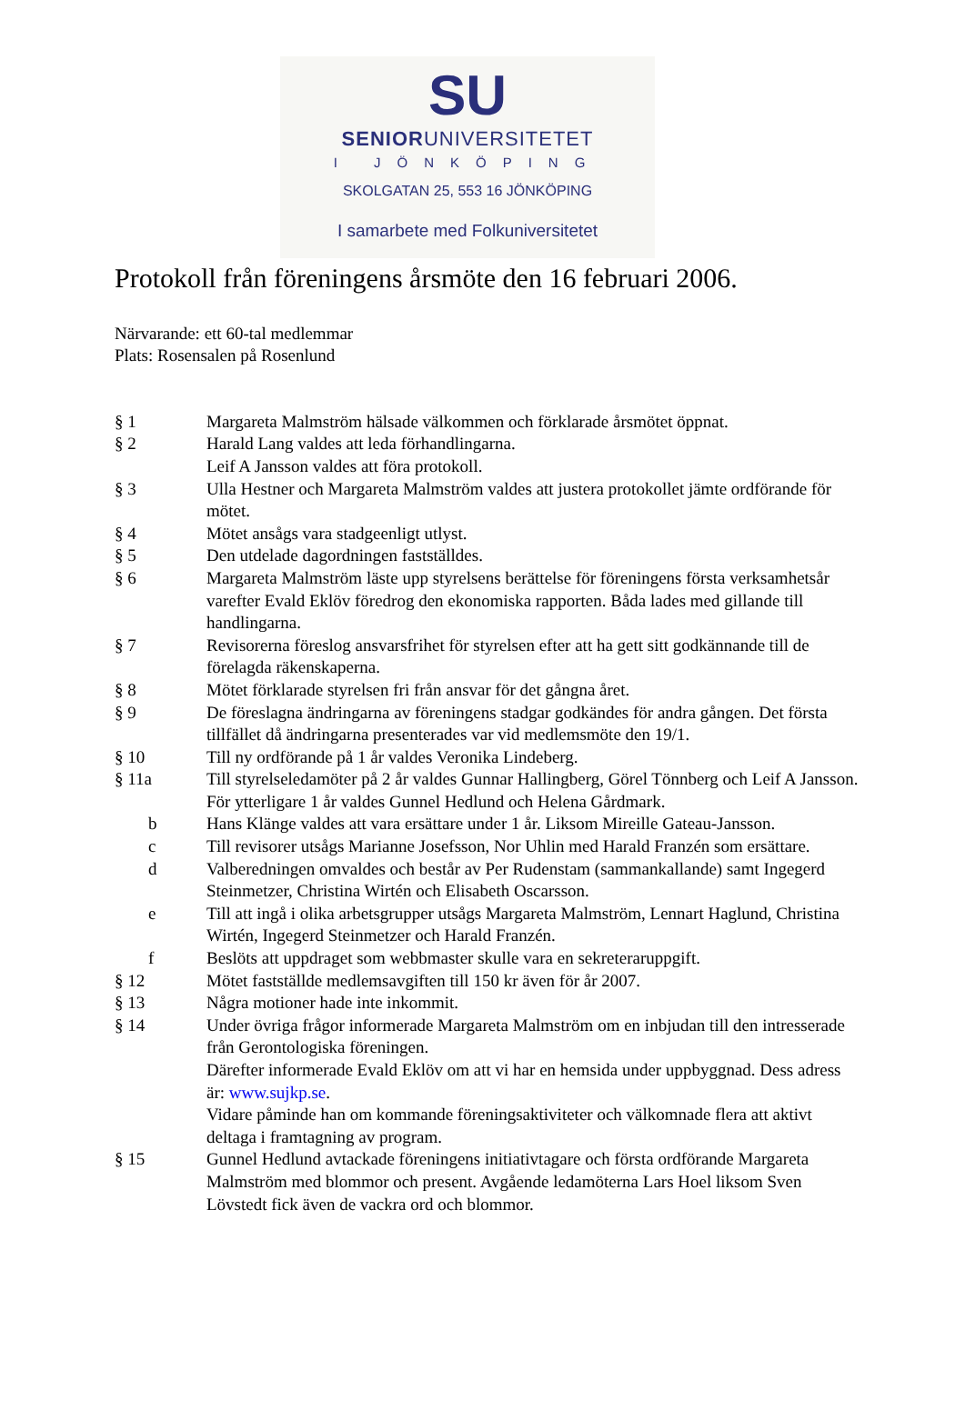SU
SENIORUNIVERSITETET
I JÖNKÖPING
SKOLGATAN 25, 553 16 JÖNKÖPING
I samarbete med Folkuniversitetet
Protokoll från föreningens årsmöte den 16 februari 2006.
Närvarande: ett 60-tal medlemmar
Plats: Rosensalen på Rosenlund
§ 1 Margareta Malmström hälsade välkommen och förklarade årsmötet öppnat.
§ 2 Harald Lang valdes att leda förhandlingarna.
Leif A Jansson valdes att föra protokoll.
§ 3 Ulla Hestner och Margareta Malmström valdes att justera protokollet jämte ordförande för mötet.
§ 4 Mötet ansågs vara stadgeenligt utlyst.
§ 5 Den utdelade dagordningen fastställdes.
§ 6 Margareta Malmström läste upp styrelsens berättelse för föreningens första verksamhetsår varefter Evald Eklöv föredrog den ekonomiska rapporten. Båda lades med gillande till handlingarna.
§ 7 Revisorerna föreslog ansvarsfrihet för styrelsen efter att ha gett sitt godkännande till de förelagda räkenskaperna.
§ 8 Mötet förklarade styrelsen fri från ansvar för det gångna året.
§ 9 De föreslagna ändringarna av föreningens stadgar godkändes för andra gången. Det första tillfället då ändringarna presenterades var vid medlemsmöte den 19/1.
§ 10 Till ny ordförande på 1 år valdes Veronika Lindeberg.
§ 11a Till styrelseledamöter på 2 år valdes Gunnar Hallingberg, Görel Tönnberg och Leif A Jansson. För ytterligare 1 år valdes Gunnel Hedlund och Helena Gårdmark.
b Hans Klänge valdes att vara ersättare under 1 år. Liksom Mireille Gateau-Jansson.
c Till revisorer utsågs Marianne Josefsson, Nor Uhlin med Harald Franzén som ersättare.
d Valberedningen omvaldes och består av Per Rudenstam (sammankallande) samt Ingegerd Steinmetzer, Christina Wirtén och Elisabeth Oscarsson.
e Till att ingå i olika arbetsgrupper utsågs Margareta Malmström, Lennart Haglund, Christina Wirtén, Ingegerd Steinmetzer och Harald Franzén.
f Beslöts att uppdraget som webbmaster skulle vara en sekreteraruppgift.
§ 12 Mötet fastställde medlemsavgiften till 150 kr även för år 2007.
§ 13 Några motioner hade inte inkommit.
§ 14 Under övriga frågor informerade Margareta Malmström om en inbjudan till den intresserade från Gerontologiska föreningen.
Därefter informerade Evald Eklöv om att vi har en hemsida under uppbyggnad. Dess adress är: www.sujkp.se.
Vidare påminde han om kommande föreningsaktiviteter och välkomnade flera att aktivt deltaga i framtagning av program.
§ 15 Gunnel Hedlund avtackade föreningens initiativtagare och första ordförande Margareta Malmström med blommor och present. Avgående ledamöterna Lars Hoel liksom Sven Lövstedt fick även de vackra ord och blommor.